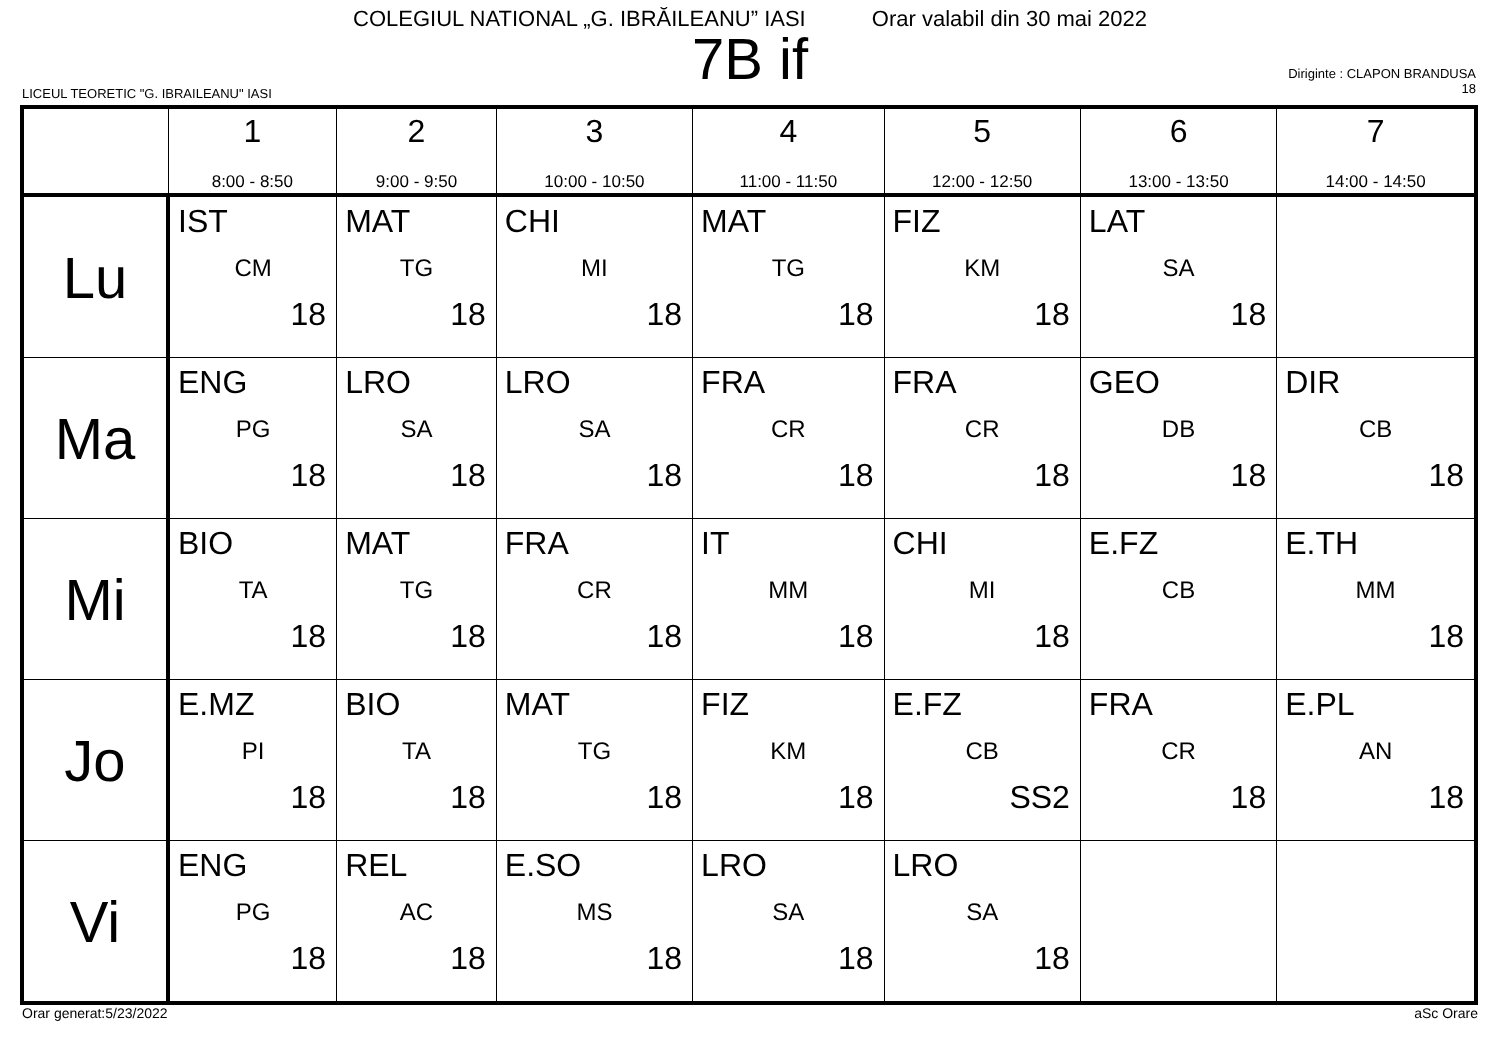COLEGIUL NATIONAL „G. IBRĂILEANU” IASI Orar valabil din 30 mai 2022
7B if
LICEUL TEORETIC "G. IBRAILEANU" IASI
Diriginte : CLAPON BRANDUSA
18
| | 1 8:00 - 8:50 | 2 9:00 - 9:50 | 3 10:00 - 10:50 | 4 11:00 - 11:50 | 5 12:00 - 12:50 | 6 13:00 - 13:50 | 7 14:00 - 14:50 |
| --- | --- | --- | --- | --- | --- | --- | --- |
| Lu | IST CM 18 | MAT TG 18 | CHI MI 18 | MAT TG 18 | FIZ KM 18 | LAT SA 18 | |
| Ma | ENG PG 18 | LRO SA 18 | LRO SA 18 | FRA CR 18 | FRA CR 18 | GEO DB 18 | DIR CB 18 |
| Mi | BIO TA 18 | MAT TG 18 | FRA CR 18 | IT MM 18 | CHI MI 18 | E.FZ CB | E.TH MM 18 |
| Jo | E.MZ PI 18 | BIO TA 18 | MAT TG 18 | FIZ KM 18 | E.FZ CB SS2 | FRA CR 18 | E.PL AN 18 |
| Vi | ENG PG 18 | REL AC 18 | E.SO MS 18 | LRO SA 18 | LRO SA 18 | | |
Orar generat:5/23/2022 aSc Orare